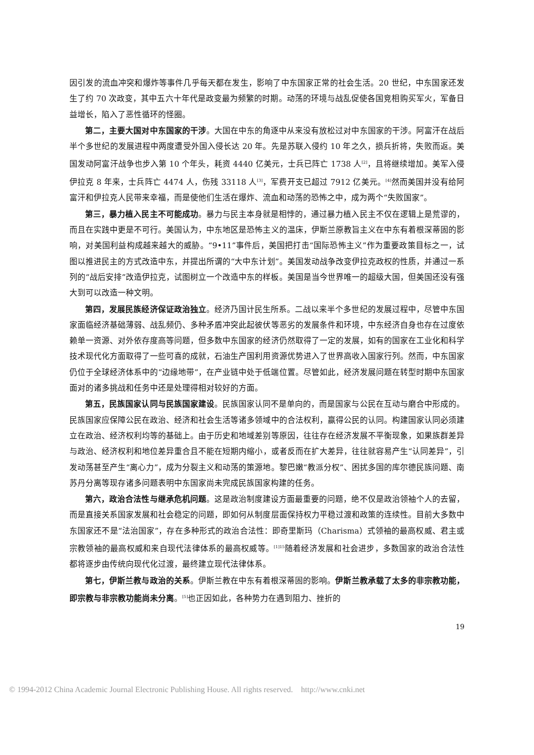因引发的流血冲突和爆炸等事件几乎每天都在发生，影响了中东国家正常的社会生活。20 世纪，中东国家还发生了约 70 次政变，其中五六十年代是政变最为频繁的时期。动荡的环境与战乱促使各国竞相购买军火，军备日益增长，陷入了恶性循环的怪圈。
第二，主要大国对中东国家的干涉。大国在中东的角逐中从来没有放松过对中东国家的干涉。阿富汗在战后半个多世纪的发展进程中两度遭受外国入侵长达 20 年。先是苏联入侵约 10 年之久，损兵折将，失败而返。美国发动阿富汗战争也步入第 10 个年头，耗资 4440 亿美元，士兵已阵亡 1738 人<sup>[2]</sup>，且将继续增加。美军入侵伊拉克 8 年来，士兵阵亡 4474 人，伤残 33118 人<sup>[3]</sup>，军费开支已超过 7912 亿美元。<sup>[4]</sup>然而美国并没有给阿富汗和伊拉克人民带来幸福，而是使他们生活在爆炸、流血和动荡的恐怖之中，成为两个“失败国家”。
第三，暴力植入民主不可能成功。暴力与民主本身就是相悖的，通过暴力植入民主不仅在逻辑上是荒谬的，而且在实践中更是不可行。美国认为，中东地区是恐怖主义的温床，伊斯兰原教旨主义在中东有着根深蒂固的影响，对美国利益构成越来越大的威胁。“9•11”事件后，美国把打击“国际恐怖主义”作为重要政策目标之一，试图以推进民主的方式改造中东，并提出所谓的“大中东计划”。美国发动战争改变伊拉克政权的性质，并通过一系列的“战后安排”改造伊拉克，试图树立一个改造中东的样板。美国是当今世界唯一的超级大国，但美国还没有强大到可以改造一种文明。
第四，发展民族经济保证政治独立。经济乃国计民生所系。二战以来半个多世纪的发展过程中，尽管中东国家面临经济基础薄弱、战乱频仍、多种矛盾冲突此起彼伏等恶劣的发展条件和环境，中东经济自身也存在过度依赖单一资源、对外依存度高等问题，但多数中东国家的经济仍然取得了一定的发展，如有的国家在工业化和科学技术现代化方面取得了一些可喜的成就，石油生产国利用资源优势进入了世界高收入国家行列。然而，中东国家仍位于全球经济体系中的“边缘地带”，在产业链中处于低端位置。尽管如此，经济发展问题在转型时期中东国家面对的诸多挑战和任务中还是处理得相对较好的方面。
第五，民族国家认同与民族国家建设。民族国家认同不是单向的，而是国家与公民在互动与磨合中形成的。民族国家应保障公民在政治、经济和社会生活等诸多领域中的合法权利，赢得公民的认同。构建国家认同必须建立在政治、经济权利均等的基础上。由于历史和地域差别等原因，往往存在经济发展不平衡现象，如果族群差异与政治、经济权利和地位差异重合且不能在短期内缩小，或者反而在扩大差异，往往就容易产生“认同差异”，引发动荡甚至产生“离心力”，成为分裂主义和动荡的策源地。黎巴嫩“教派分权”、困扰多国的库尔德民族问题、南苏丹分离等现存诸多问题表明中东国家尚未完成民族国家构建的任务。
第六，政治合法性与继承危机问题。这是政治制度建设方面最重要的问题，绝不仅是政治领袖个人的去留，而是直接关系国家发展和社会稳定的问题，即如何从制度层面保持权力平稳过渡和政策的连续性。目前大多数中东国家还不是“法治国家”，存在多种形式的政治合法性：即奇里斯玛（Charisma）式领袖的最高权威、君主或宗教领袖的最高权威和来自现代法律体系的最高权威等。<sup>[1]15</sup>随着经济发展和社会进步，多数国家的政治合法性都将逐步由传统向现代化过渡，最终建立现代法律体系。
第七，伊斯兰教与政治的关系。伊斯兰教在中东有着根深蒂固的影响。伊斯兰教承载了太多的非宗教功能，即宗教与非宗教功能尚未分离。<sup>[5]</sup>也正因如此，各种势力在遇到阻力、挫折的
19
© 1994-2012 China Academic Journal Electronic Publishing House. All rights reserved. http://www.cnki.net